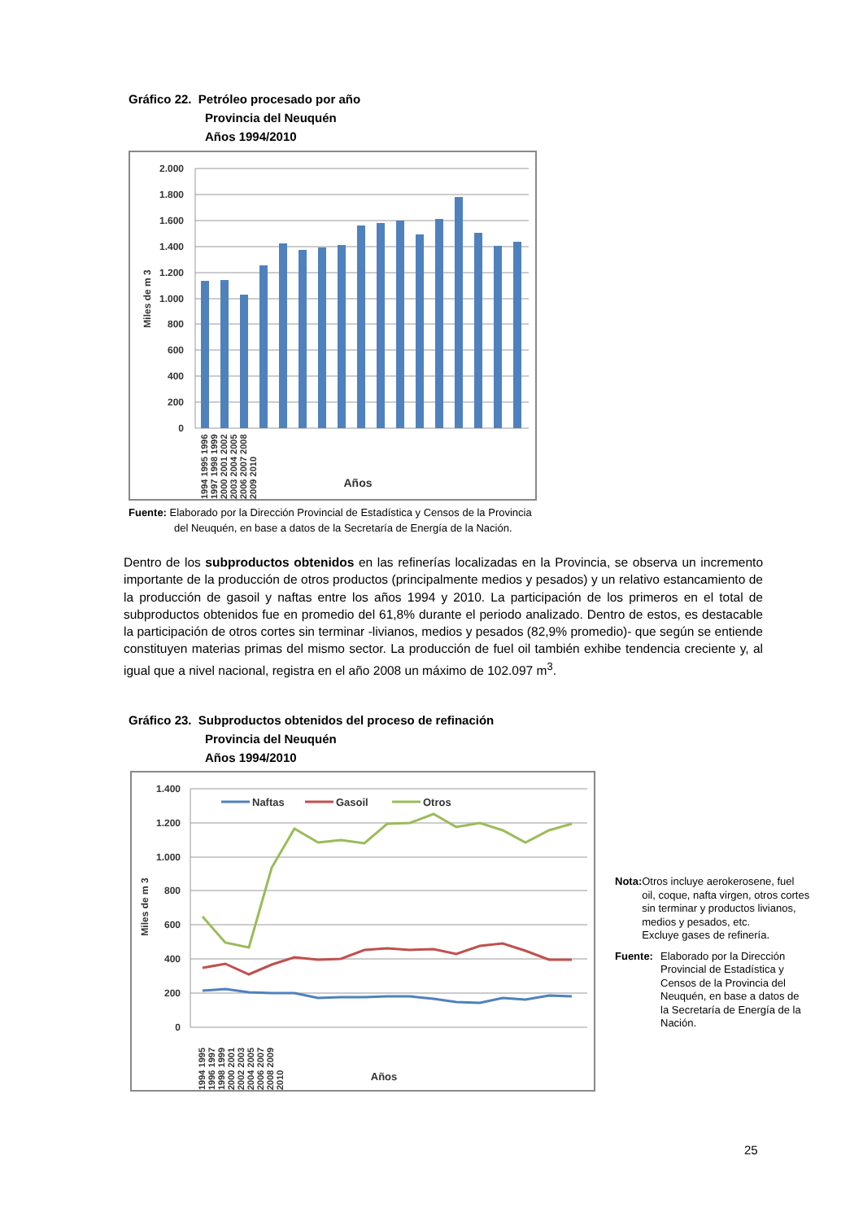Gráfico 22. Petróleo procesado por año
Provincia del Neuquén
Años 1994/2010
2.000
1.800
1.600
1.400
1.200
1.000
800
600
400
200
0
Miles de m 3
Años
1994 1995 1996 1997 1998 1999 2000 2001 2002 2003 2004 2005 2006 2007 2008 2009 2010
Fuente: Elaborado por la Dirección Provincial de Estadística y Censos de la Provincia
del Neuquén, en base a datos de la Secretaría de Energía de la Nación.
Dentro de los subproductos obtenidos en las refinerías localizadas en la Provincia, se observa un incremento importante de la producción de otros productos (principalmente medios y pesados) y un relativo estancamiento de la producción de gasoil y naftas entre los años 1994 y 2010. La participación de los primeros en el total de subproductos obtenidos fue en promedio del 61,8% durante el periodo analizado. Dentro de estos, es destacable la participación de otros cortes sin terminar -livianos, medios y pesados (82,9% promedio)- que según se entiende constituyen materias primas del mismo sector. La producción de fuel oil también exhibe tendencia creciente y, al igual que a nivel nacional, registra en el año 2008 un máximo de 102.097 m<sup>3</sup>.
Gráfico 23. Subproductos obtenidos del proceso de refinación
Provincia del Neuquén
Años 1994/2010
1.400
1.200
1.000
800
600
400
200
0
Naftas
Gasoil
Otros
Miles de m 3
Años
1994 1995 1996 1997 1998 1999 2000 2001 2002 2003 2004 2005 2006 2007 2008 2009 2010
Nota: Otros incluye aerokerosene, fuel oil, coque, nafta virgen, otros cortes sin terminar y productos livianos, medios y pesados, etc.
Excluye gases de refinería.
Fuente: Elaborado por la Dirección Provincial de Estadística y Censos de la Provincia del Neuquén, en base a datos de la Secretaría de Energía de la Nación.
25